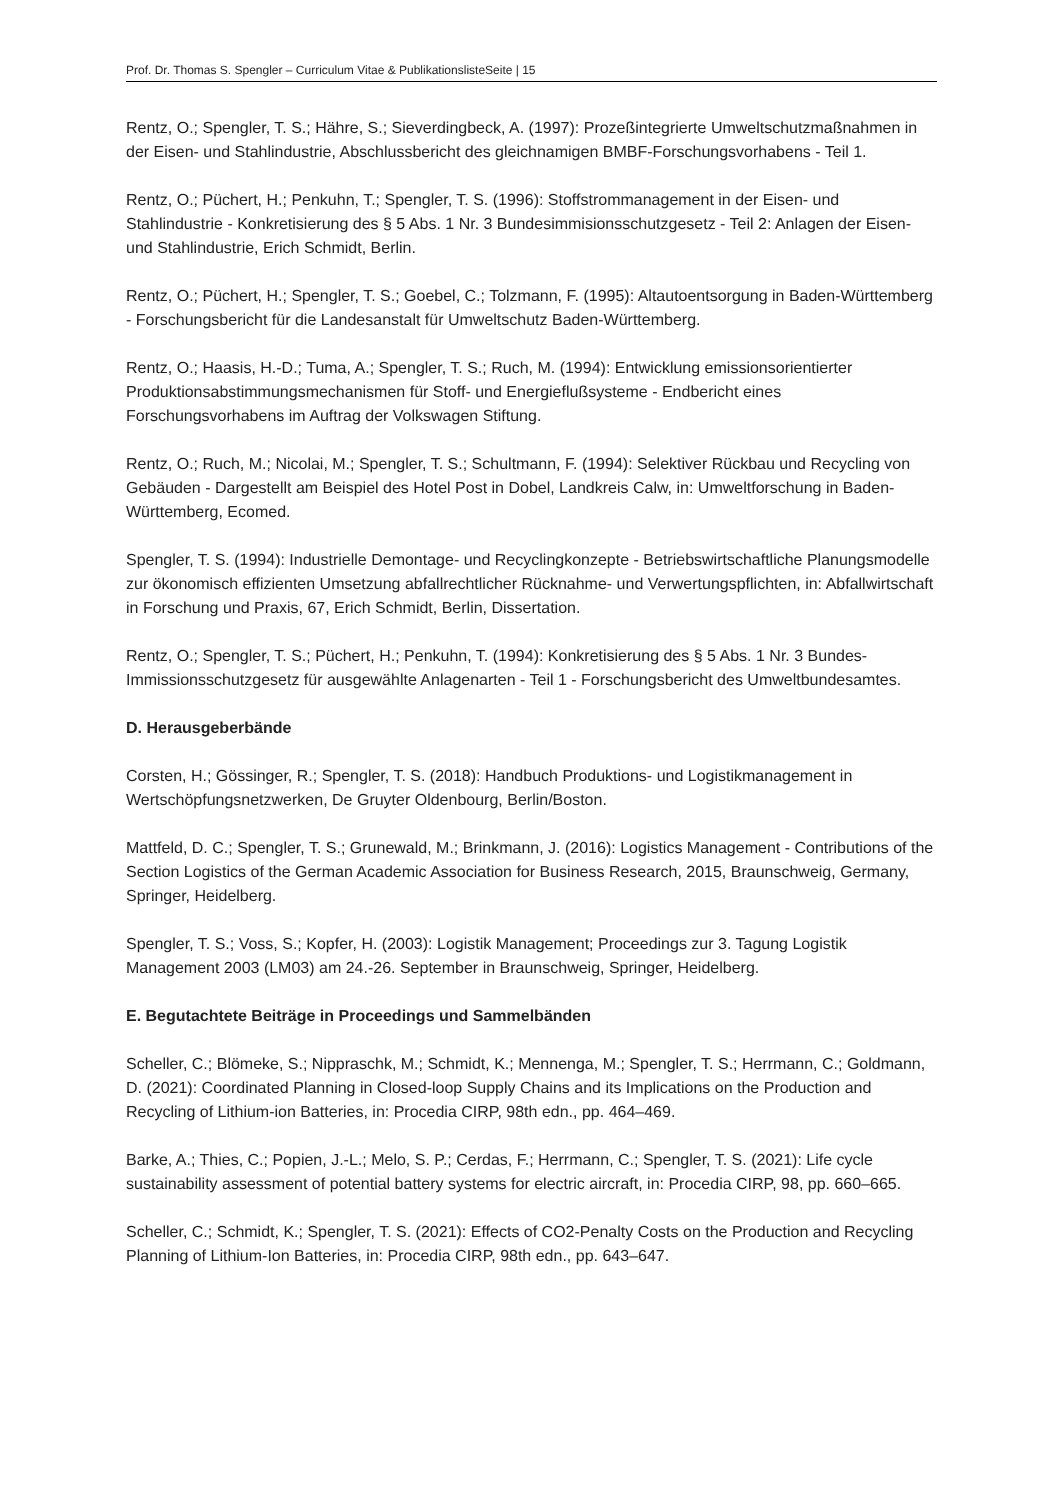Prof. Dr. Thomas S. Spengler – Curriculum Vitae & PublikationslisteSeite | 15
Rentz, O.; Spengler, T. S.; Hähre, S.; Sieverdingbeck, A. (1997): Prozeßintegrierte Umweltschutzmaßnahmen in der Eisen- und Stahlindustrie, Abschlussbericht des gleichnamigen BMBF-Forschungsvorhabens - Teil 1.
Rentz, O.; Püchert, H.; Penkuhn, T.; Spengler, T. S. (1996): Stoffstrommanagement in der Eisen- und Stahlindustrie - Konkretisierung des § 5 Abs. 1 Nr. 3 Bundesimmisionsschutzgesetz - Teil 2: Anlagen der Eisen- und Stahlindustrie, Erich Schmidt, Berlin.
Rentz, O.; Püchert, H.; Spengler, T. S.; Goebel, C.; Tolzmann, F. (1995): Altautoentsorgung in Baden-Württemberg - Forschungsbericht für die Landesanstalt für Umweltschutz Baden-Württemberg.
Rentz, O.; Haasis, H.-D.; Tuma, A.; Spengler, T. S.; Ruch, M. (1994): Entwicklung emissionsorientierter Produktionsabstimmungsmechanismen für Stoff- und Energieflußsysteme - Endbericht eines Forschungsvorhabens im Auftrag der Volkswagen Stiftung.
Rentz, O.; Ruch, M.; Nicolai, M.; Spengler, T. S.; Schultmann, F. (1994): Selektiver Rückbau und Recycling von Gebäuden - Dargestellt am Beispiel des Hotel Post in Dobel, Landkreis Calw, in: Umweltforschung in Baden-Württemberg, Ecomed.
Spengler, T. S. (1994): Industrielle Demontage- und Recyclingkonzepte - Betriebswirtschaftliche Planungsmodelle zur ökonomisch effizienten Umsetzung abfallrechtlicher Rücknahme- und Verwertungspflichten, in: Abfallwirtschaft in Forschung und Praxis, 67, Erich Schmidt, Berlin, Dissertation.
Rentz, O.; Spengler, T. S.; Püchert, H.; Penkuhn, T. (1994): Konkretisierung des § 5 Abs. 1 Nr. 3 Bundes-Immissionsschutzgesetz für ausgewählte Anlagenarten - Teil 1 - Forschungsbericht des Umweltbundesamtes.
D. Herausgeberbände
Corsten, H.; Gössinger, R.; Spengler, T. S. (2018): Handbuch Produktions- und Logistikmanagement in Wertschöpfungsnetzwerken, De Gruyter Oldenbourg, Berlin/Boston.
Mattfeld, D. C.; Spengler, T. S.; Grunewald, M.; Brinkmann, J. (2016): Logistics Management - Contributions of the Section Logistics of the German Academic Association for Business Research, 2015, Braunschweig, Germany, Springer, Heidelberg.
Spengler, T. S.; Voss, S.; Kopfer, H. (2003): Logistik Management; Proceedings zur 3. Tagung Logistik Management 2003 (LM03) am 24.-26. September in Braunschweig, Springer, Heidelberg.
E. Begutachtete Beiträge in Proceedings und Sammelbänden
Scheller, C.; Blömeke, S.; Nippraschk, M.; Schmidt, K.; Mennenga, M.; Spengler, T. S.; Herrmann, C.; Goldmann, D. (2021): Coordinated Planning in Closed-loop Supply Chains and its Implications on the Production and Recycling of Lithium-ion Batteries, in: Procedia CIRP, 98th edn., pp. 464–469.
Barke, A.; Thies, C.; Popien, J.-L.; Melo, S. P.; Cerdas, F.; Herrmann, C.; Spengler, T. S. (2021): Life cycle sustainability assessment of potential battery systems for electric aircraft, in: Procedia CIRP, 98, pp. 660–665.
Scheller, C.; Schmidt, K.; Spengler, T. S. (2021): Effects of CO2-Penalty Costs on the Production and Recycling Planning of Lithium-Ion Batteries, in: Procedia CIRP, 98th edn., pp. 643–647.